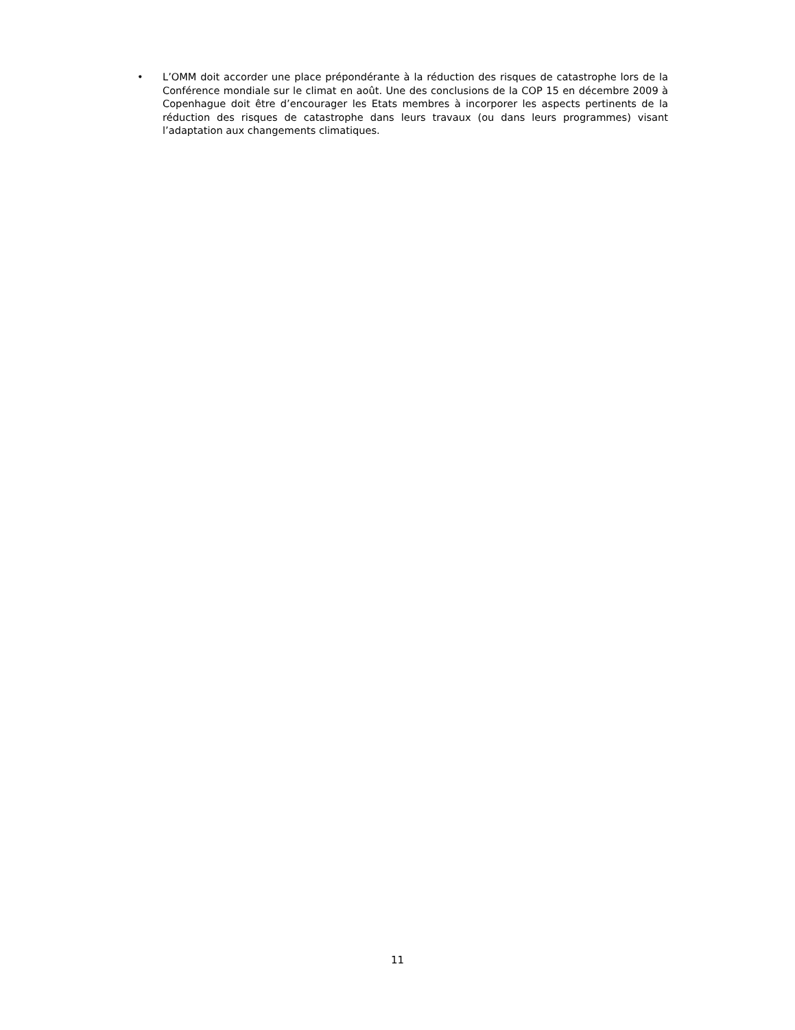• L’OMM doit accorder une place prépondérante à la réduction des risques de catastrophe lors de la Conférence mondiale sur le climat en août. Une des conclusions de la COP 15 en décembre 2009 à Copenhague doit être d’encourager les Etats membres à incorporer les aspects pertinents de la réduction des risques de catastrophe dans leurs travaux (ou dans leurs programmes) visant l’adaptation aux changements climatiques.
11